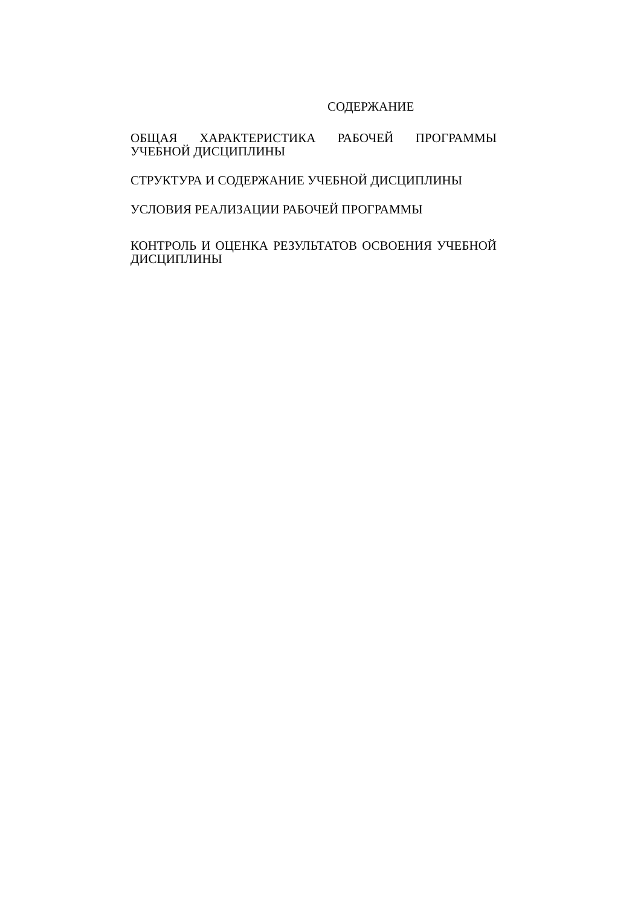СОДЕРЖАНИЕ
ОБЩАЯ ХАРАКТЕРИСТИКА РАБОЧЕЙ ПРОГРАММЫ УЧЕБНОЙ ДИСЦИПЛИНЫ
СТРУКТУРА И СОДЕРЖАНИЕ УЧЕБНОЙ ДИСЦИПЛИНЫ
УСЛОВИЯ РЕАЛИЗАЦИИ РАБОЧЕЙ ПРОГРАММЫ
КОНТРОЛЬ И ОЦЕНКА РЕЗУЛЬТАТОВ ОСВОЕНИЯ УЧЕБНОЙ ДИСЦИПЛИНЫ